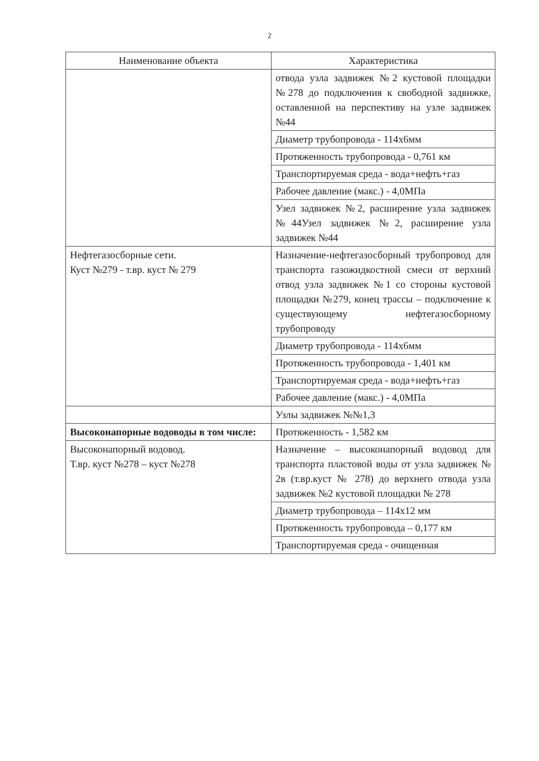2
| Наименование объекта | Характеристика |
| --- | --- |
| | отвода узла задвижек №2 кустовой площадки №278 до подключения к свободной задвижке, оставленной на перспективу на узле задвижек №44 |
| | Диаметр трубопровода - 114х6мм |
| | Протяженность трубопровода - 0,761 км |
| | Транспортируемая среда - вода+нефть+газ |
| | Рабочее давление (макс.) - 4,0МПа |
| | Узел задвижек №2, расширение узла задвижек №44Узел задвижек №2, расширение узла задвижек №44 |
| Нефтегазосборные сети. Куст №279 - т.вр. куст № 279 | Назначение-нефтегазосборный трубопровод для транспорта газожидкостной смеси от верхний отвод узла задвижек №1 со стороны кустовой площадки №279, конец трассы – подключение к существующему нефтегазосборному трубопроводу |
| | Диаметр трубопровода - 114х6мм |
| | Протяженность трубопровода - 1,401 км |
| | Транспортируемая среда - вода+нефть+газ |
| | Рабочее давление (макс.) - 4,0МПа |
| | Узлы задвижек №№1,3 |
| Высоконапорные водоводы в том числе: | Протяженность - 1,582 км |
| Высоконапорный водовод. Т.вр. куст №278 – куст №278 | Назначение – высоконапорный водовод для транспорта пластовой воды от узла задвижек № 2в (т.вр.куст № 278) до верхнего отвода узла задвижек №2 кустовой площадки № 278 |
| | Диаметр трубопровода – 114х12 мм |
| | Протяженность трубопровода – 0,177 км |
| | Транспортируемая среда - очищенная |